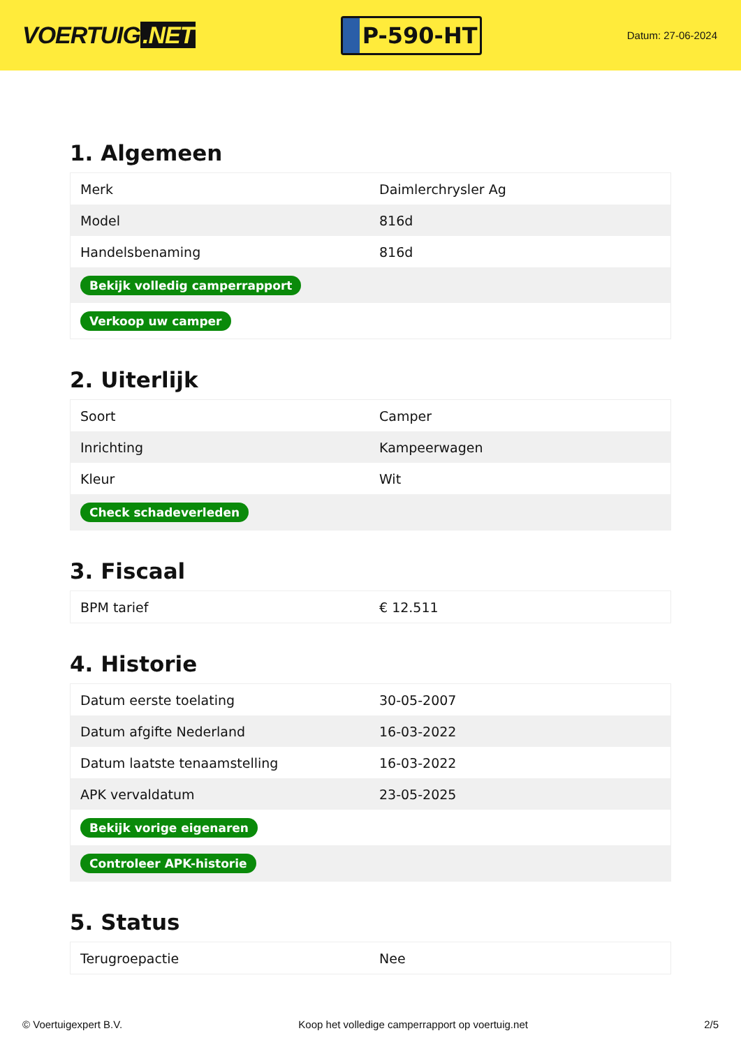VOERTUIG.NET
P-590-HT
Datum: 27-06-2024
1. Algemeen
| Merk | Daimlerchrysler Ag |
| Model | 816d |
| Handelsbenaming | 816d |
| Bekijk volledig camperrapport | |
| Verkoop uw camper | |
2. Uiterlijk
| Soort | Camper |
| Inrichting | Kampeerwagen |
| Kleur | Wit |
| Check schadeverleden | |
3. Fiscaal
| BPM tarief | € 12.511 |
4. Historie
| Datum eerste toelating | 30-05-2007 |
| Datum afgifte Nederland | 16-03-2022 |
| Datum laatste tenaamstelling | 16-03-2022 |
| APK vervaldatum | 23-05-2025 |
| Bekijk vorige eigenaren | |
| Controleer APK-historie | |
5. Status
| Terugroepactie | Nee |
© Voertuigexpert B.V. Koop het volledige camperrapport op voertuig.net 2/5